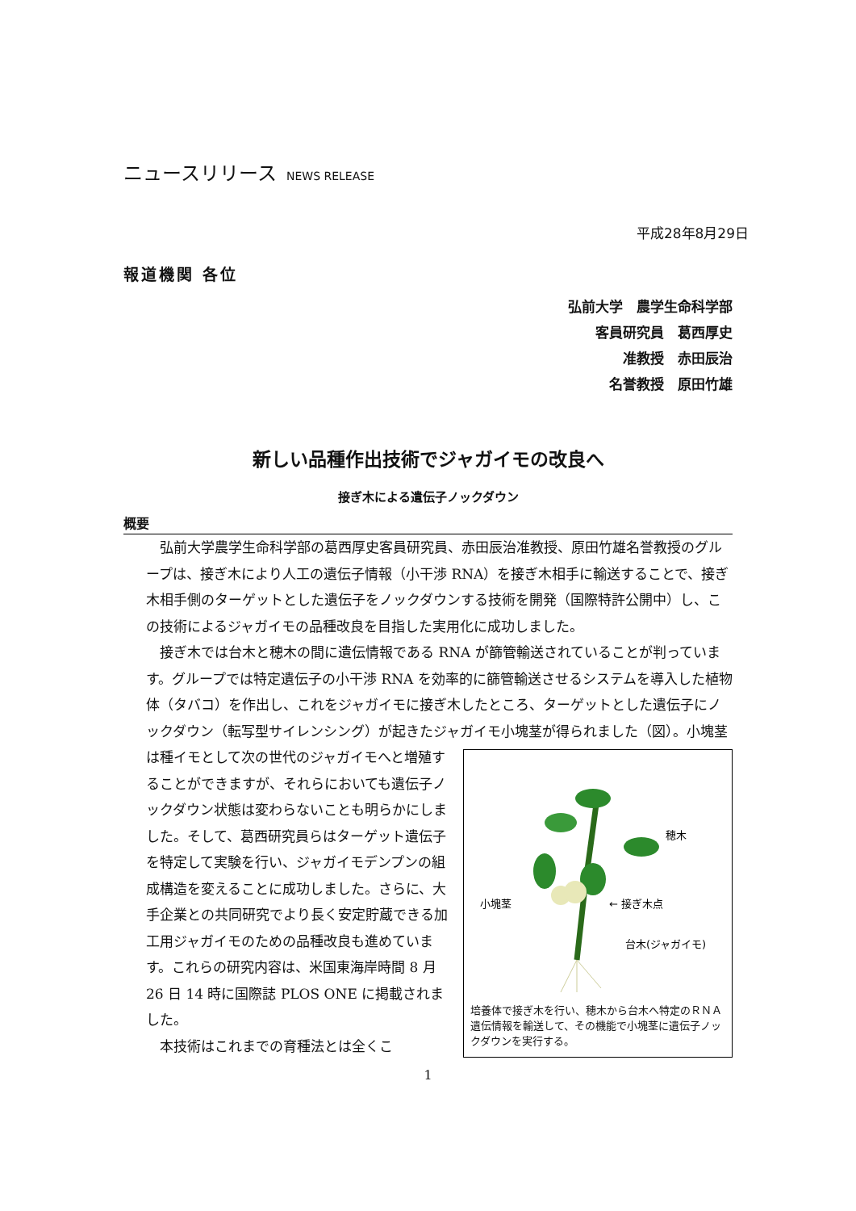ニュースリリース NEWS RELEASE
平成28年8月29日
報道機関 各位
弘前大学　農学生命科学部
客員研究員　葛西厚史
准教授　赤田辰治
名誉教授　原田竹雄
新しい品種作出技術でジャガイモの改良へ
接ぎ木による遺伝子ノックダウン
概要
弘前大学農学生命科学部の葛西厚史客員研究員、赤田辰治准教授、原田竹雄名誉教授のグループは、接ぎ木により人工の遺伝子情報（小干渉 RNA）を接ぎ木相手に輸送することで、接ぎ木相手側のターゲットとした遺伝子をノックダウンする技術を開発（国際特許公開中）し、この技術によるジャガイモの品種改良を目指した実用化に成功しました。
接ぎ木では台木と穂木の間に遺伝情報である RNA が篩管輸送されていることが判っています。グループでは特定遺伝子の小干渉 RNA を効率的に篩管輸送させるシステムを導入した植物体（タバコ）を作出し、これをジャガイモに接ぎ木したところ、ターゲットとした遺伝子にノックダウン（転写型サイレンシング）が起きたジャガイモ小塊茎が得られました（図）。小塊茎は種イモとして次の世代のジャガイモへと増殖す
穂木
小塊茎
← 接ぎ木点
台木(ジャガイモ)
培養体で接ぎ木を行い、穂木から台木へ特定のＲＮＡ遺伝情報を輸送して、その機能で小塊茎に遺伝子ノックダウンを実行する。 ることができますが、それらにおいても遺伝子ノックダウン状態は変わらないことも明らかにしました。そして、葛西研究員らはターゲット遺伝子を特定して実験を行い、ジャガイモデンプンの組成構造を変えることに成功しました。さらに、大手企業との共同研究でより長く安定貯蔵できる加工用ジャガイモのための品種改良も進めています。これらの研究内容は、米国東海岸時間 8 月 26 日 14 時に国際誌 PLOS ONE に掲載されました。
本技術はこれまでの育種法とは全くこ
1